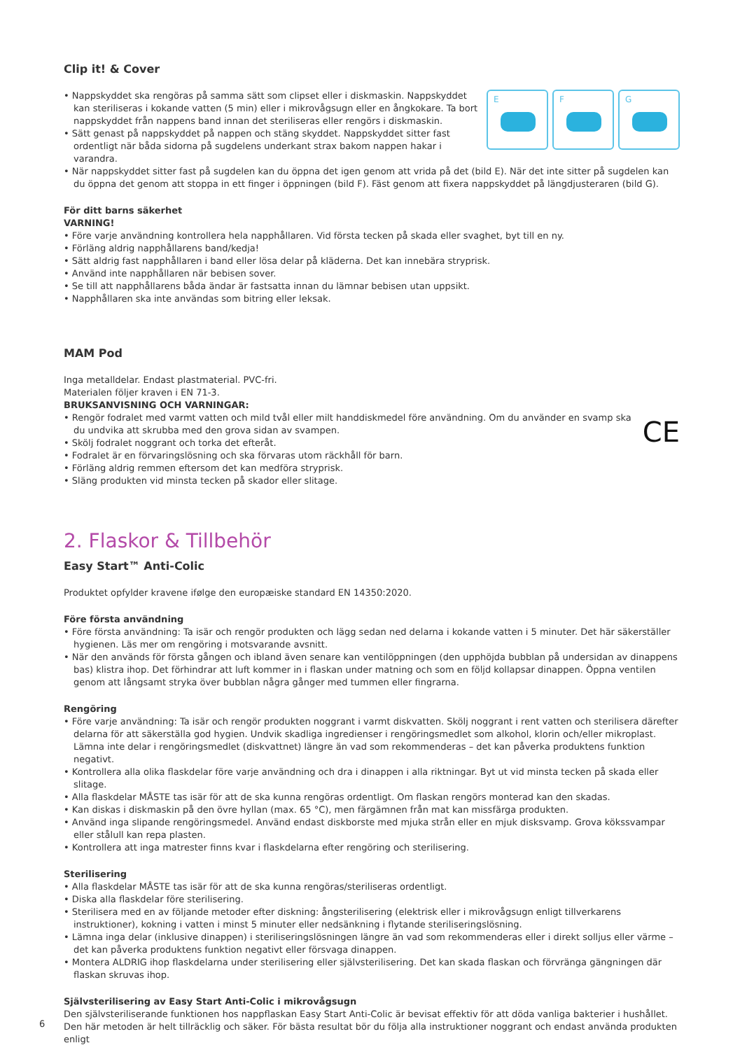Clip it! & Cover
E
F
G
• Nappskyddet ska rengöras på samma sätt som clipset eller i diskmaskin. Nappskyddet kan steriliseras i kokande vatten (5 min) eller i mikrovågsugn eller en ångkokare. Ta bort nappskyddet från nappens band innan det steriliseras eller rengörs i diskmaskin.
• Sätt genast på nappskyddet på nappen och stäng skyddet. Nappskyddet sitter fast ordentligt när båda sidorna på sugdelens underkant strax bakom nappen hakar i varandra.
• När nappskyddet sitter fast på sugdelen kan du öppna det igen genom att vrida på det (bild E). När det inte sitter på sugdelen kan du öppna det genom att stoppa in ett finger i öppningen (bild F). Fäst genom att fixera nappskyddet på längdjusteraren (bild G).
För ditt barns säkerhet
VARNING!
• Före varje användning kontrollera hela napphållaren. Vid första tecken på skada eller svaghet, byt till en ny.
• Förläng aldrig napphållarens band/kedja!
• Sätt aldrig fast napphållaren i band eller lösa delar på kläderna. Det kan innebära stryprisk.
• Använd inte napphållaren när bebisen sover.
• Se till att napphållarens båda ändar är fastsatta innan du lämnar bebisen utan uppsikt.
• Napphållaren ska inte användas som bitring eller leksak.
MAM Pod
Inga metalldelar. Endast plastmaterial. PVC-fri.
Materialen följer kraven i EN 71-3.
BRUKSANVISNING OCH VARNINGAR:
CE
• Rengör fodralet med varmt vatten och mild tvål eller milt handdiskmedel före användning. Om du använder en svamp ska du undvika att skrubba med den grova sidan av svampen.
• Skölj fodralet noggrant och torka det efteråt.
• Fodralet är en förvaringslösning och ska förvaras utom räckhåll för barn.
• Förläng aldrig remmen eftersom det kan medföra stryprisk.
• Släng produkten vid minsta tecken på skador eller slitage.
2. Flaskor & Tillbehör
Easy Start™ Anti-Colic
Produktet opfylder kravene ifølge den europæiske standard EN 14350:2020.
Före första användning
• Före första användning: Ta isär och rengör produkten och lägg sedan ned delarna i kokande vatten i 5 minuter. Det här säkerställer hygienen. Läs mer om rengöring i motsvarande avsnitt.
• När den används för första gången och ibland även senare kan ventilöppningen (den upphöjda bubblan på undersidan av dinappens bas) klistra ihop. Det förhindrar att luft kommer in i flaskan under matning och som en följd kollapsar dinappen. Öppna ventilen genom att långsamt stryka över bubblan några gånger med tummen eller fingrarna.
Rengöring
• Före varje användning: Ta isär och rengör produkten noggrant i varmt diskvatten. Skölj noggrant i rent vatten och sterilisera därefter delarna för att säkerställa god hygien. Undvik skadliga ingredienser i rengöringsmedlet som alkohol, klorin och/eller mikroplast. Lämna inte delar i rengöringsmedlet (diskvattnet) längre än vad som rekommenderas – det kan påverka produktens funktion negativt.
• Kontrollera alla olika flaskdelar före varje användning och dra i dinappen i alla riktningar. Byt ut vid minsta tecken på skada eller slitage.
• Alla flaskdelar MÅSTE tas isär för att de ska kunna rengöras ordentligt. Om flaskan rengörs monterad kan den skadas.
• Kan diskas i diskmaskin på den övre hyllan (max. 65 °C), men färgämnen från mat kan missfärga produkten.
• Använd inga slipande rengöringsmedel. Använd endast diskborste med mjuka strån eller en mjuk disksvamp. Grova kökssvampar eller stålull kan repa plasten.
• Kontrollera att inga matrester finns kvar i flaskdelarna efter rengöring och sterilisering.
Sterilisering
• Alla flaskdelar MÅSTE tas isär för att de ska kunna rengöras/steriliseras ordentligt.
• Diska alla flaskdelar före sterilisering.
• Sterilisera med en av följande metoder efter diskning: ångsterilisering (elektrisk eller i mikrovågsugn enligt tillverkarens instruktioner), kokning i vatten i minst 5 minuter eller nedsänkning i flytande steriliseringslösning.
• Lämna inga delar (inklusive dinappen) i steriliseringslösningen längre än vad som rekommenderas eller i direkt solljus eller värme – det kan påverka produktens funktion negativt eller försvaga dinappen.
• Montera ALDRIG ihop flaskdelarna under sterilisering eller självsterilisering. Det kan skada flaskan och förvränga gängningen där flaskan skruvas ihop.
Självsterilisering av Easy Start Anti-Colic i mikrovågsugn
Den självsteriliserande funktionen hos nappflaskan Easy Start Anti-Colic är bevisat effektiv för att döda vanliga bakterier i hushållet. Den här metoden är helt tillräcklig och säker. För bästa resultat bör du följa alla instruktioner noggrant och endast använda produkten enligt
6